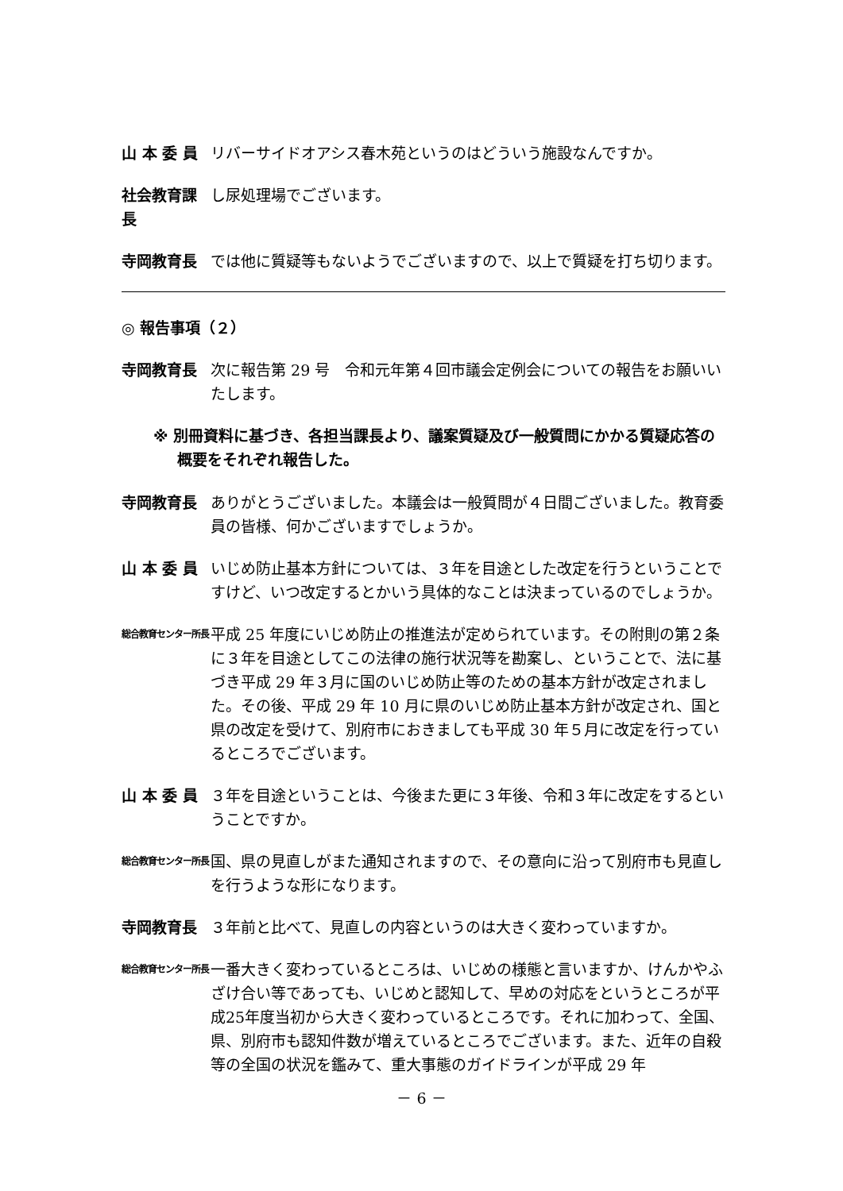山 本 委 員 リバーサイドオアシス春木苑というのはどういう施設なんですか。
社会教育課長
し尿処理場でございます。
寺岡教育長 では他に質疑等もないようでございますので、以上で質疑を打ち切ります。
◎ 報告事項（２）
寺岡教育長 次に報告第 29 号　令和元年第４回市議会定例会についての報告をお願いいたします。
※ 別冊資料に基づき、各担当課長より、議案質疑及び一般質問にかかる質疑応答の概要をそれぞれ報告した。
寺岡教育長 ありがとうございました。本議会は一般質問が４日間ございました。教育委員の皆様、何かございますでしょうか。
山 本 委 員 いじめ防止基本方針については、３年を目途とした改定を行うということですけど、いつ改定するとかいう具体的なことは決まっているのでしょうか。
総合教育センター所長
平成 25 年度にいじめ防止の推進法が定められています。その附則の第２条に３年を目途としてこの法律の施行状況等を勘案し、ということで、法に基づき平成 29 年３月に国のいじめ防止等のための基本方針が改定されました。その後、平成 29 年 10 月に県のいじめ防止基本方針が改定され、国と県の改定を受けて、別府市におきましても平成 30 年５月に改定を行っているところでございます。
山 本 委 員 ３年を目途ということは、今後また更に３年後、令和３年に改定をするということですか。
総合教育センター所長
国、県の見直しがまた通知されますので、その意向に沿って別府市も見直しを行うような形になります。
寺岡教育長 ３年前と比べて、見直しの内容というのは大きく変わっていますか。
総合教育センター所長
一番大きく変わっているところは、いじめの様態と言いますか、けんかやふざけ合い等であっても、いじめと認知して、早めの対応をというところが平成25年度当初から大きく変わっているところです。それに加わって、全国、県、別府市も認知件数が増えているところでございます。また、近年の自殺等の全国の状況を鑑みて、重大事態のガイドラインが平成 29 年
－ 6 －